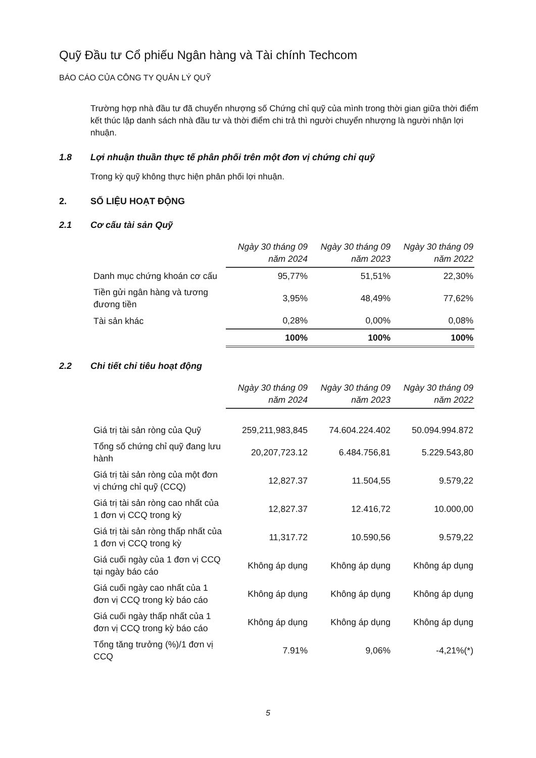Quỹ Đầu tư Cổ phiếu Ngân hàng và Tài chính Techcom
BÁO CÁO CỦA CÔNG TY QUẢN LÝ QUỸ
Trường hợp nhà đầu tư đã chuyển nhượng số Chứng chỉ quỹ của mình trong thời gian giữa thời điểm kết thúc lập danh sách nhà đầu tư và thời điểm chi trả thì người chuyển nhượng là người nhận lợi nhuận.
1.8 Lợi nhuận thuần thực tế phân phối trên một đơn vị chứng chỉ quỹ
Trong kỳ quỹ không thực hiện phân phối lợi nhuận.
2. SỐ LIỆU HOẠT ĐỘNG
2.1 Cơ cấu tài sản Quỹ
| | Ngày 30 tháng 09 năm 2024 | Ngày 30 tháng 09 năm 2023 | Ngày 30 tháng 09 năm 2022 |
| Danh mục chứng khoán cơ cấu | 95,77% | 51,51% | 22,30% |
| Tiền gửi ngân hàng và tương đương tiền | 3,95% | 48,49% | 77,62% |
| Tài sản khác | 0,28% | 0,00% | 0,08% |
| | 100% | 100% | 100% |
2.2 Chi tiết chỉ tiêu hoạt động
| | Ngày 30 tháng 09 năm 2024 | Ngày 30 tháng 09 năm 2023 | Ngày 30 tháng 09 năm 2022 |
| Giá trị tài sản ròng của Quỹ | 259,211,983,845 | 74.604.224.402 | 50.094.994.872 |
| Tổng số chứng chỉ quỹ đang lưu hành | 20,207,723.12 | 6.484.756,81 | 5.229.543,80 |
| Giá trị tài sản ròng của một đơn vị chứng chỉ quỹ (CCQ) | 12,827.37 | 11.504,55 | 9.579,22 |
| Giá trị tài sản ròng cao nhất của 1 đơn vị CCQ trong kỳ | 12,827.37 | 12.416,72 | 10.000,00 |
| Giá trị tài sản ròng thấp nhất của 1 đơn vị CCQ trong kỳ | 11,317.72 | 10.590,56 | 9.579,22 |
| Giá cuối ngày của 1 đơn vị CCQ tại ngày báo cáo | Không áp dụng | Không áp dụng | Không áp dụng |
| Giá cuối ngày cao nhất của 1 đơn vị CCQ trong kỳ báo cáo | Không áp dụng | Không áp dụng | Không áp dụng |
| Giá cuối ngày thấp nhất của 1 đơn vị CCQ trong kỳ báo cáo | Không áp dụng | Không áp dụng | Không áp dụng |
| Tổng tăng trưởng (%)/1 đơn vị CCQ | 7.91% | 9,06% | -4,21%(*) |
5